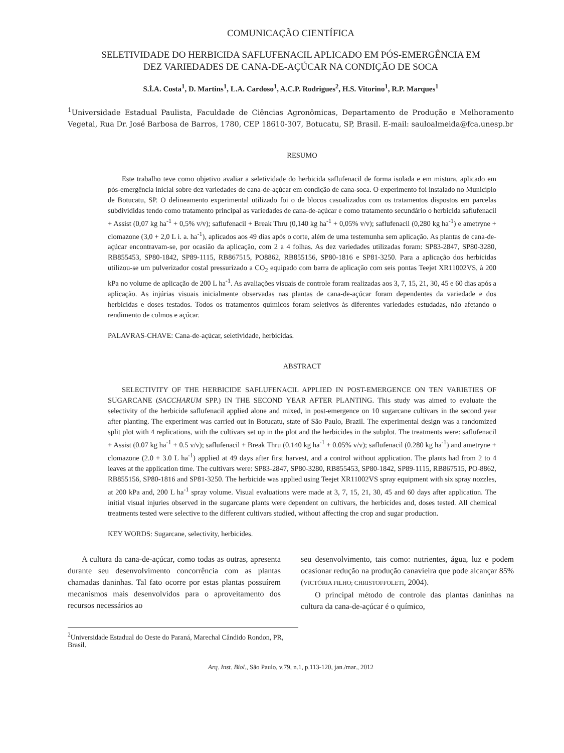COMUNICAÇÃO CIENTÍFICA
SELETIVIDADE DO HERBICIDA SAFLUFENACIL APLICADO EM PÓS-EMERGÊNCIA EM
DEZ VARIEDADES DE CANA-DE-AÇÚCAR NA CONDIÇÃO DE SOCA
S.Í.A. Costa<sup>1</sup>, D. Martins<sup>1</sup>, L.A. Cardoso<sup>1</sup>, A.C.P. Rodrigues<sup>2</sup>, H.S. Vitorino<sup>1</sup>, R.P. Marques<sup>1</sup>
<sup>1</sup> Universidade Estadual Paulista, Faculdade de Ciências Agronômicas, Departamento de Produção e Melhoramento Vegetal, Rua Dr. José Barbosa de Barros, 1780, CEP 18610-307, Botucatu, SP, Brasil. E-mail: sauloalmeida@fca.unesp.br
RESUMO
Este trabalho teve como objetivo avaliar a seletividade do herbicida saflufenacil de forma isolada e em mistura, aplicado em pós-emergência inicial sobre dez variedades de cana-de-açúcar em condição de cana-soca. O experimento foi instalado no Município de Botucatu, SP. O delineamento experimental utilizado foi o de blocos casualizados com os tratamentos dispostos em parcelas subdivididas tendo como tratamento principal as variedades de cana-de-açúcar e como tratamento secundário o herbicida saflufenacil + Assist (0,07 kg ha<sup>-1</sup> + 0,5% v/v); saflufenacil + Break Thru (0,140 kg ha<sup>-1</sup> + 0,05% v/v); saflufenacil (0,280 kg ha<sup>-1</sup>) e ametryne + clomazone (3,0 + 2,0 L i. a. ha<sup>-1</sup>), aplicados aos 49 dias após o corte, além de uma testemunha sem aplicação. As plantas de cana-de-açúcar encontravam-se, por ocasião da aplicação, com 2 a 4 folhas. As dez variedades utilizadas foram: SP83-2847, SP80-3280, RB855453, SP80-1842, SP89-1115, RB867515, PO8862, RB855156, SP80-1816 e SP81-3250. Para a aplicação dos herbicidas utilizou-se um pulverizador costal pressurizado a CO<sub>2</sub> equipado com barra de aplicação com seis pontas Teejet XR11002VS, à 200 kPa no volume de aplicação de 200 L ha<sup>-1</sup>. As avaliações visuais de controle foram realizadas aos 3, 7, 15, 21, 30, 45 e 60 dias após a aplicação. As injúrias visuais inicialmente observadas nas plantas de cana-de-açúcar foram dependentes da variedade e dos herbicidas e doses testados. Todos os tratamentos químicos foram seletivos às diferentes variedades estudadas, não afetando o rendimento de colmos e açúcar.
PALAVRAS-CHAVE: Cana-de-açúcar, seletividade, herbicidas.
ABSTRACT
SELECTIVITY OF THE HERBICIDE SAFLUFENACIL APPLIED IN POST-EMERGENCE ON TEN VARIETIES OF SUGARCANE (SACCHARUM SPP.) IN THE SECOND YEAR AFTER PLANTING. This study was aimed to evaluate the selectivity of the herbicide saflufenacil applied alone and mixed, in post-emergence on 10 sugarcane cultivars in the second year after planting. The experiment was carried out in Botucatu, state of São Paulo, Brazil. The experimental design was a randomized split plot with 4 replications, with the cultivars set up in the plot and the herbicides in the subplot. The treatments were: saflufenacil + Assist (0.07 kg ha<sup>-1</sup> + 0.5 v/v); saflufenacil + Break Thru (0.140 kg ha<sup>-1</sup> + 0.05% v/v); saflufenacil (0.280 kg ha<sup>-1</sup>) and ametryne + clomazone (2.0 + 3.0 L ha<sup>-1</sup>) applied at 49 days after first harvest, and a control without application. The plants had from 2 to 4 leaves at the application time. The cultivars were: SP83-2847, SP80-3280, RB855453, SP80-1842, SP89-1115, RB867515, PO-8862, RB855156, SP80-1816 and SP81-3250. The herbicide was applied using Teejet XR11002VS spray equipment with six spray nozzles, at 200 kPa and, 200 L ha<sup>-1</sup> spray volume. Visual evaluations were made at 3, 7, 15, 21, 30, 45 and 60 days after application. The initial visual injuries observed in the sugarcane plants were dependent on cultivars, the herbicides and, doses tested. All chemical treatments tested were selective to the different cultivars studied, without affecting the crop and sugar production.
KEY WORDS: Sugarcane, selectivity, herbicides.
A cultura da cana-de-açúcar, como todas as outras, apresenta durante seu desenvolvimento concorrência com as plantas chamadas daninhas. Tal fato ocorre por estas plantas possuírem mecanismos mais desenvolvidos para o aproveitamento dos recursos necessários ao
seu desenvolvimento, tais como: nutrientes, água, luz e podem ocasionar redução na produção canavieira que pode alcançar 85% (VICTÓRIA FILHO; CHRISTOFFOLETI, 2004).
O principal método de controle das plantas daninhas na cultura da cana-de-açúcar é o químico,
<sup>2</sup> Universidade Estadual do Oeste do Paraná, Marechal Cândido Rondon, PR, Brasil.
Arq. Inst. Biol., São Paulo, v.79, n.1, p.113-120, jan./mar., 2012